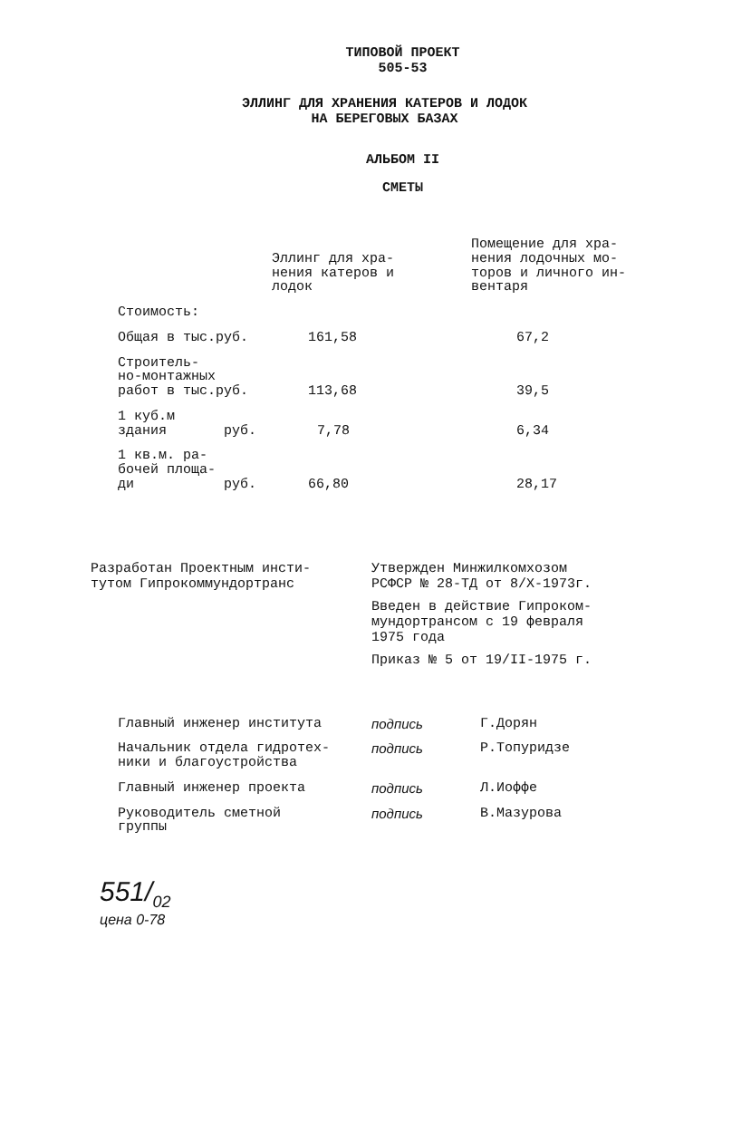ТИПОВОЙ ПРОЕКТ
505-53
ЭЛЛИНГ ДЛЯ ХРАНЕНИЯ КАТЕРОВ И ЛОДОК
НА БЕРЕГОВЫХ БАЗАХ
АЛЬБОМ II
СМЕТЫ
| | Эллинг для хра- нения катеров и лодок | Помещение для хра- нения лодочных мо- торов и личного ин- вентаря |
| --- | --- | --- |
| Стоимость: | | |
| Общая в тыс.руб. | 161,58 | 67,2 |
| Строитель- но-монтажных работ в тыс.руб. | 113,68 | 39,5 |
| 1 куб.м здания руб. | 7,78 | 6,34 |
| 1 кв.м. ра- бочей площа- ди руб. | 66,80 | 28,17 |
Разработан Проектным инсти-
тутом Гипрокоммундортранс
Утвержден Минжилкомхозом
РСФСР № 28-ТД от 8/X-1973г.
Введен в действие Гипроком-
мундортрансом с 19 февраля
1975 года
Приказ № 5 от 19/II-1975 г.
| Главный инженер института | подпись | Г.Дорян |
| Начальник отдела гидротех- ники и благоустройства | подпись | Р.Топуридзе |
| Главный инженер проекта | подпись | Л.Иоффе |
| Руководитель сметной группы | подпись | В.Мазурова |
551/<sub>02</sub>
цена 0-78